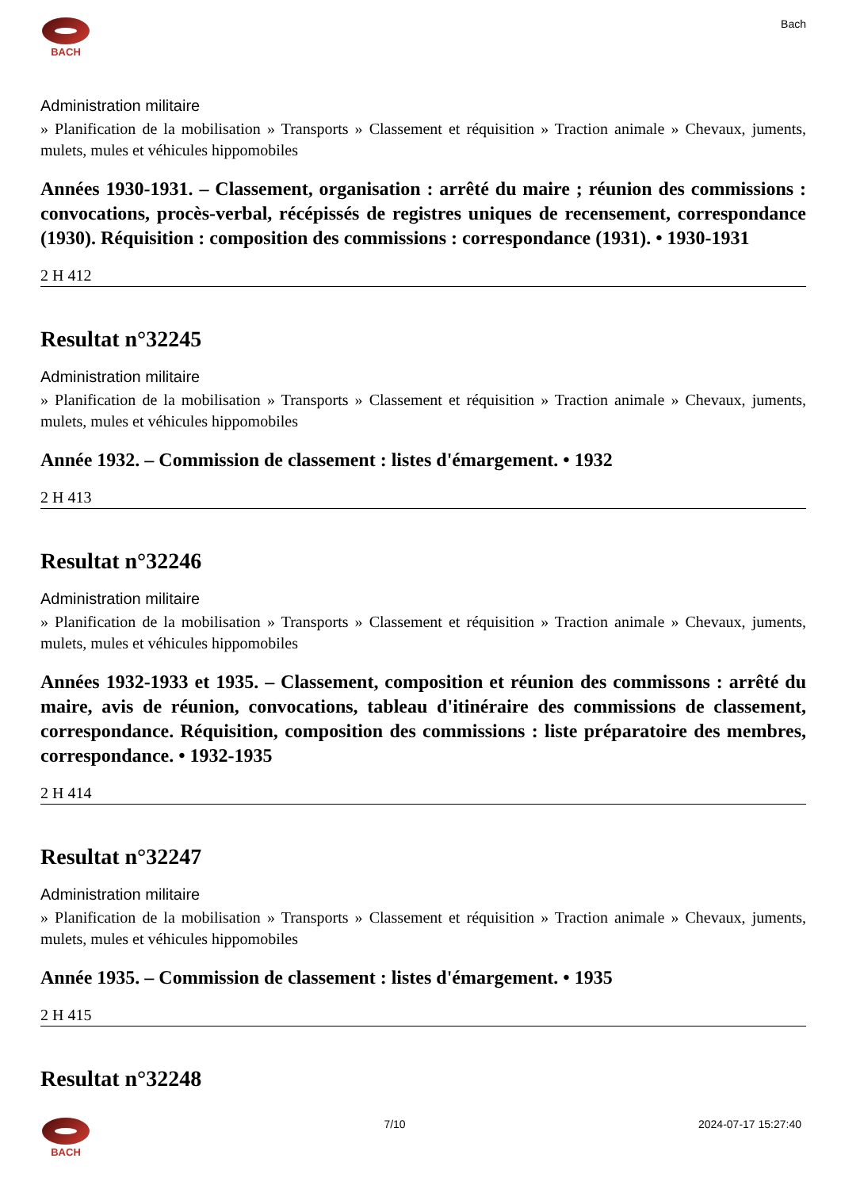BACH Bach
Administration militaire
» Planification de la mobilisation » Transports » Classement et réquisition » Traction animale » Chevaux, juments, mulets, mules et véhicules hippomobiles
Années 1930-1931. – Classement, organisation : arrêté du maire ; réunion des commissions : convocations, procès-verbal, récépissés de registres uniques de recensement, correspondance (1930). Réquisition : composition des commissions : correspondance (1931). • 1930-1931
2 H 412
Resultat n°32245
Administration militaire
» Planification de la mobilisation » Transports » Classement et réquisition » Traction animale » Chevaux, juments, mulets, mules et véhicules hippomobiles
Année 1932. – Commission de classement : listes d'émargement. • 1932
2 H 413
Resultat n°32246
Administration militaire
» Planification de la mobilisation » Transports » Classement et réquisition » Traction animale » Chevaux, juments, mulets, mules et véhicules hippomobiles
Années 1932-1933 et 1935. – Classement, composition et réunion des commissons : arrêté du maire, avis de réunion, convocations, tableau d'itinéraire des commissions de classement, correspondance. Réquisition, composition des commissions : liste préparatoire des membres, correspondance. • 1932-1935
2 H 414
Resultat n°32247
Administration militaire
» Planification de la mobilisation » Transports » Classement et réquisition » Traction animale » Chevaux, juments, mulets, mules et véhicules hippomobiles
Année 1935. – Commission de classement : listes d'émargement. • 1935
2 H 415
Resultat n°32248
BACH 7/10 2024-07-17 15:27:40